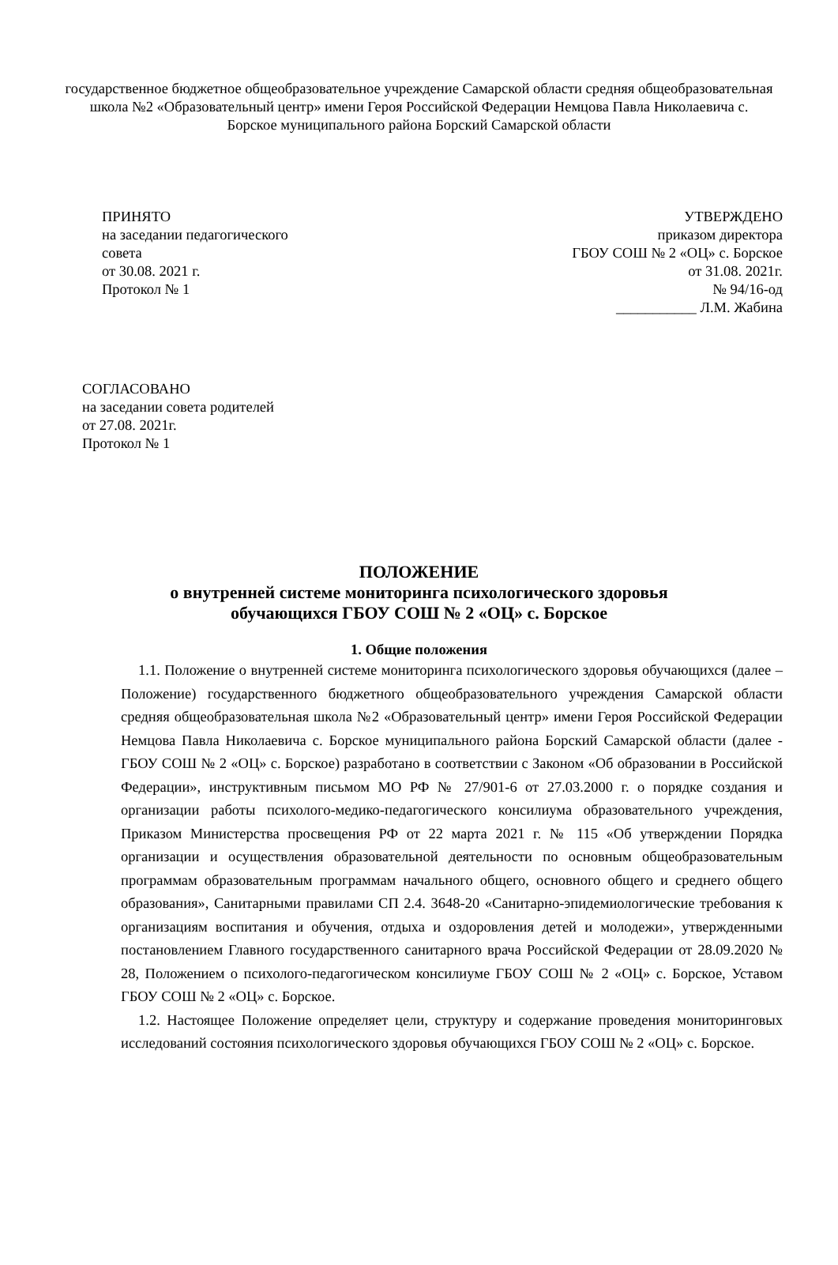государственное бюджетное общеобразовательное учреждение Самарской области средняя общеобразовательная школа №2 «Образовательный центр» имени Героя Российской Федерации Немцова Павла Николаевича с. Борское муниципального района Борский Самарской области
ПРИНЯТО
на заседании педагогического
совета
от 30.08. 2021 г.
Протокол № 1
УТВЕРЖДЕНО
приказом директора
ГБОУ СОШ № 2 «ОЦ» с. Борское
от 31.08. 2021г.
№ 94/16-од
___________ Л.М. Жабина
СОГЛАСОВАНО
на заседании совета родителей
от 27.08. 2021г.
Протокол № 1
ПОЛОЖЕНИЕ
о внутренней системе мониторинга психологического здоровья
обучающихся ГБОУ СОШ № 2 «ОЦ» с. Борское
1. Общие положения
1.1. Положение о внутренней системе мониторинга психологического здоровья обучающихся (далее – Положение) государственного бюджетного общеобразовательного учреждения Самарской области средняя общеобразовательная школа №2 «Образовательный центр» имени Героя Российской Федерации Немцова Павла Николаевича с. Борское муниципального района Борский Самарской области (далее - ГБОУ СОШ № 2 «ОЦ» с. Борское) разработано в соответствии с Законом «Об образовании в Российской Федерации», инструктивным письмом МО РФ № 27/901-6 от 27.03.2000 г. о порядке создания и организации работы психолого-медико-педагогического консилиума образовательного учреждения, Приказом Министерства просвещения РФ от 22 марта 2021 г. № 115 «Об утверждении Порядка организации и осуществления образовательной деятельности по основным общеобразовательным программам образовательным программам начального общего, основного общего и среднего общего образования», Санитарными правилами СП 2.4. 3648-20 «Санитарно-эпидемиологические требования к организациям воспитания и обучения, отдыха и оздоровления детей и молодежи», утвержденными постановлением Главного государственного санитарного врача Российской Федерации от 28.09.2020 № 28, Положением о психолого-педагогическом консилиуме ГБОУ СОШ № 2 «ОЦ» с. Борское, Уставом ГБОУ СОШ № 2 «ОЦ» с. Борское.
1.2. Настоящее Положение определяет цели, структуру и содержание проведения мониторинговых исследований состояния психологического здоровья обучающихся ГБОУ СОШ № 2 «ОЦ» с. Борское.